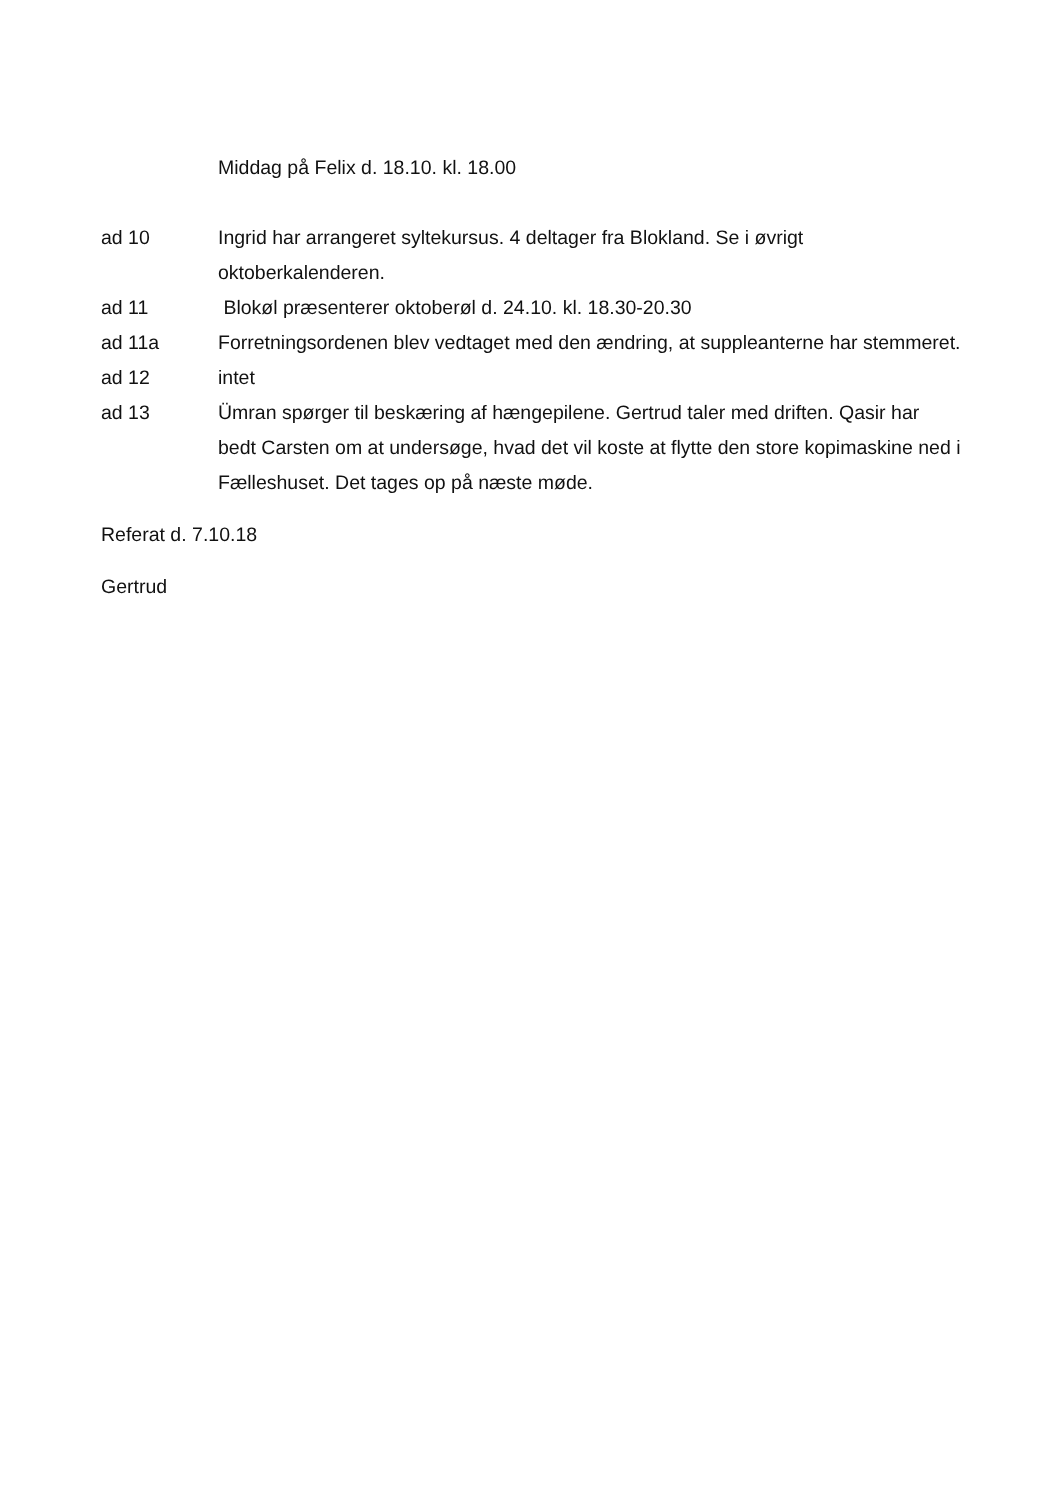Middag på Felix d. 18.10. kl. 18.00
ad 10 Ingrid har arrangeret syltekursus. 4 deltager fra Blokland. Se i øvrigt oktoberkalenderen.
ad 11 Blokøl præsenterer oktoberøl d. 24.10. kl. 18.30-20.30
ad 11a Forretningsordenen blev vedtaget med den ændring, at suppleanterne har stemmeret.
ad 12 intet
ad 13 Ümran spørger til beskæring af hængepilene. Gertrud taler med driften. Qasir har bedt Carsten om at undersøge, hvad det vil koste at flytte den store kopimaskine ned i Fælleshuset. Det tages op på næste møde.
Referat d. 7.10.18
Gertrud